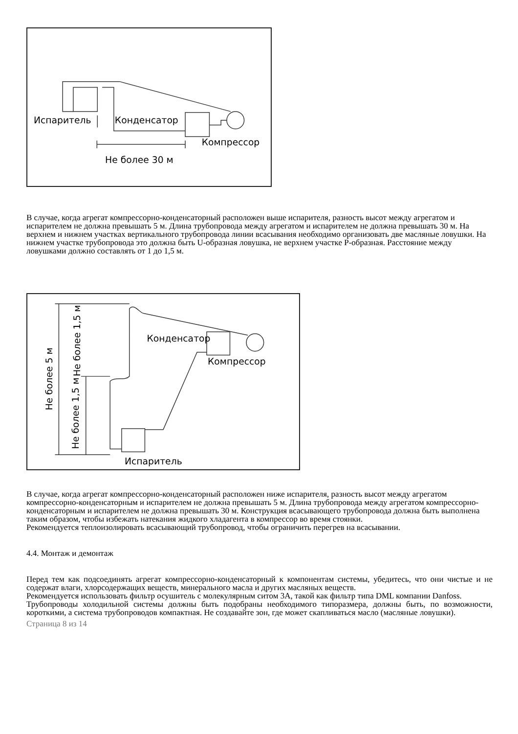Испаритель
Конденсатор
Компрессор
Не более 30 м
В случае, когда агрегат компрессорно-конденсаторный расположен выше испарителя, разность высот между агрегатом и испарителем не должна превышать 5 м. Длина трубопровода между агрегатом и испарителем не должна превышать 30 м. На верхнем и нижнем участках вертикального трубопровода линии всасывания необходимо организовать две масляные ловушки. На нижнем участке трубопровода это должна быть U-образная ловушка, не верхнем участке Р-образная. Расстояние между ловушками должно составлять от 1 до 1,5 м.
Конденсатор
Компрессор
Испаритель
Не более 5 м
Не более 1,5 м
Не более 1,5 м
В случае, когда агрегат компрессорно-конденсаторный расположен ниже испарителя, разность высот между агрегатом компрессорно-конденсаторным и испарителем не должна превышать 5 м. Длина трубопровода между агрегатом компрессорно-конденсаторным и испарителем не должна превышать 30 м. Конструкция всасывающего трубопровода должна быть выполнена таким образом, чтобы избежать натекания жидкого хладагента в компрессор во время стоянки.
Рекомендуется теплоизолировать всасывающий трубопровод, чтобы ограничить перегрев на всасывании.
4.4. Монтаж и демонтаж
Перед тем как подсоединять агрегат компрессорно-конденсаторный к компонентам системы, убедитесь, что они чистые и не содержат влаги, хлорсодержащих веществ, минерального масла и других масляных веществ.
Рекомендуется использовать фильтр осушитель с молекулярным ситом 3А, такой как фильтр типа DML компании Danfoss.
Трубопроводы холодильной системы должны быть подобраны необходимого типоразмера, должны быть, по возможности, короткими, а система трубопроводов компактная. Не создавайте зон, где может скапливаться масло (масляные ловушки).
Страница 8 из 14